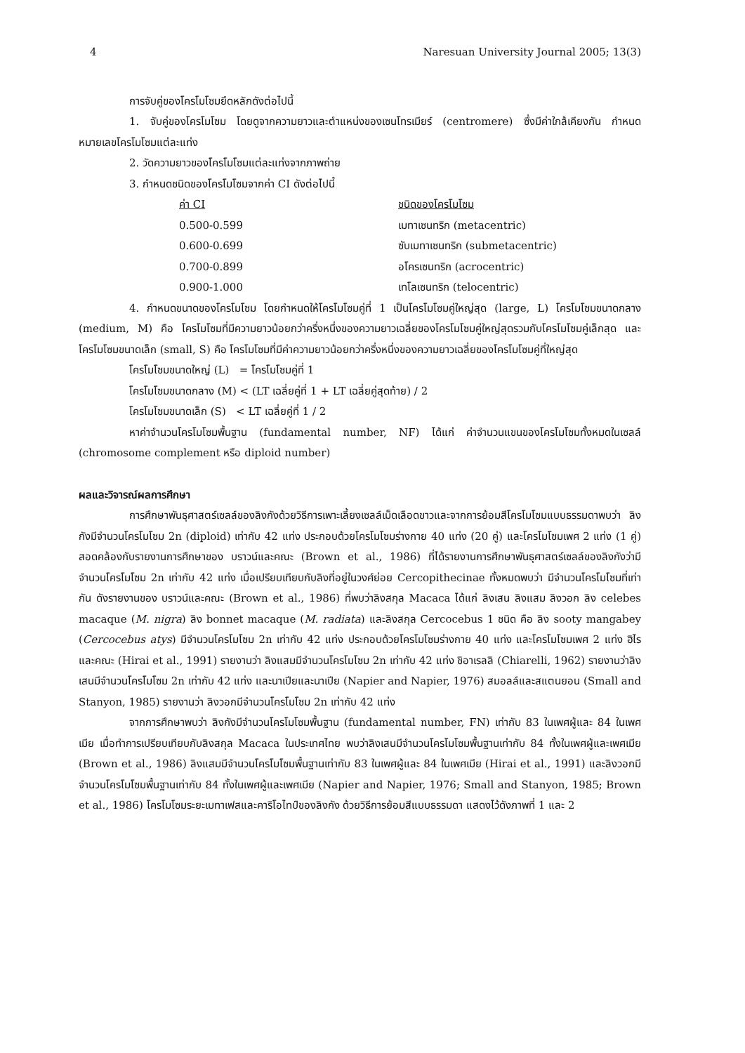4 Naresuan University Journal 2005; 13(3)
การจับคู่ของโครโมโซมยึดหลักดังต่อไปนี้
1. จับคู่ของโครโมโซม โดยดูจากความยาวและตำแหน่งของเซนโทรเมียร์ (centromere) ซึ่งมีค่าใกล้เคียงกัน กำหนดหมายเลขโครโมโซมแต่ละแท่ง
2. วัดความยาวของโครโมโซมแต่ละแท่งจากภาพถ่าย
3. กำหนดชนิดของโครโมโซมจากค่า CI ดังต่อไปนี้
| ค่า CI | ชนิดของโครโมโซม |
| --- | --- |
| 0.500-0.599 | เมทาเซนทริก (metacentric) |
| 0.600-0.699 | ซับเมทาเซนทริก (submetacentric) |
| 0.700-0.899 | อโครเซนทริก (acrocentric) |
| 0.900-1.000 | เทโลเซนทริก (telocentric) |
4. กำหนดขนาดของโครโมโซม โดยกำหนดให้โครโมโซมคู่ที่ 1 เป็นโครโมโซมคู่ใหญ่สุด (large, L) โครโมโซมขนาดกลาง (medium, M) คือ โครโมโซมที่มีความยาวน้อยกว่าครึ่งหนึ่งของความยาวเฉลี่ยของโครโมโซมคู่ใหญ่สุดรวมกับโครโมโซมคู่เล็กสุด และโครโมโซมขนาดเล็ก (small, S) คือ โครโมโซมที่มีค่าความยาวน้อยกว่าครึ่งหนึ่งของความยาวเฉลี่ยของโครโมโซมคู่ที่ใหญ่สุด
โครโมโซมขนาดใหญ่ (L) = โครโมโซมคู่ที่ 1
โครโมโซมขนาดกลาง (M) < (LT เฉลี่ยคู่ที่ 1 + LT เฉลี่ยคู่สุดท้าย) / 2
โครโมโซมขนาดเล็ก (S) < LT เฉลี่ยคู่ที่ 1 / 2
หาค่าจำนวนโครโมโซมพื้นฐาน (fundamental number, NF) ได้แก่ ค่าจำนวนแขนของโครโมโซมทั้งหมดในเซลล์ (chromosome complement หรือ diploid number)
ผลและวิจารณ์ผลการศึกษา
การศึกษาพันธุศาสตร์เซลล์ของลิงกังด้วยวิธีการเพาะเลี้ยงเซลล์เม็ดเลือดขาวและจากการย้อมสีโครโมโซมแบบธรรมดาพบว่า ลิงกังมีจำนวนโครโมโซม 2n (diploid) เท่ากับ 42 แท่ง ประกอบด้วยโครโมโซมร่างกาย 40 แท่ง (20 คู่) และโครโมโซมเพศ 2 แท่ง (1 คู่) สอดคล้องกับรายงานการศึกษาของ บราวน์และคณะ (Brown et al., 1986) ที่ได้รายงานการศึกษาพันธุศาสตร์เซลล์ของลิงกังว่ามีจำนวนโครโมโซม 2n เท่ากับ 42 แท่ง เมื่อเปรียบเทียบกับลิงที่อยู่ในวงศ์ย่อย Cercopithecinae ทั้งหมดพบว่า มีจำนวนโครโมโซมที่เท่ากัน ดังรายงานของ บราวน์และคณะ (Brown et al., 1986) ที่พบว่าลิงสกุล Macaca ได้แก่ ลิงเสน ลิงแสม ลิงวอก ลิง celebes macaque (M. nigra) ลิง bonnet macaque (M. radiata) และลิงสกุล Cercocebus 1 ชนิด คือ ลิง sooty mangabey (Cercocebus atys) มีจำนวนโครโมโซม 2n เท่ากับ 42 แท่ง ประกอบด้วยโครโมโซมร่างกาย 40 แท่ง และโครโมโซมเพศ 2 แท่ง ฮิไรและคณะ (Hirai et al., 1991) รายงานว่า ลิงแสมมีจำนวนโครโมโซม 2n เท่ากับ 42 แท่ง ชิอาเรลลิ (Chiarelli, 1962) รายงานว่าลิงเสนมีจำนวนโครโมโซม 2n เท่ากับ 42 แท่ง และนาเปียและนาเปีย (Napier and Napier, 1976) สมอลล์และสแตนยอน (Small and Stanyon, 1985) รายงานว่า ลิงวอกมีจำนวนโครโมโซม 2n เท่ากับ 42 แท่ง
จากการศึกษาพบว่า ลิงกังมีจำนวนโครโมโซมพื้นฐาน (fundamental number, FN) เท่ากับ 83 ในเพศผู้และ 84 ในเพศเมีย เมื่อทำการเปรียบเทียบกับลิงสกุล Macaca ในประเทศไทย พบว่าลิงเสนมีจำนวนโครโมโซมพื้นฐานเท่ากับ 84 ทั้งในเพศผู้และเพศเมีย (Brown et al., 1986) ลิงแสมมีจำนวนโครโมโซมพื้นฐานเท่ากับ 83 ในเพศผู้และ 84 ในเพศเมีย (Hirai et al., 1991) และลิงวอกมีจำนวนโครโมโซมพื้นฐานเท่ากับ 84 ทั้งในเพศผู้และเพศเมีย (Napier and Napier, 1976; Small and Stanyon, 1985; Brown et al., 1986) โครโมโซมระยะเมทาเฟสและคาริโอไทป์ของลิงกัง ด้วยวิธีการย้อมสีแบบธรรมดา แสดงไว้ดังภาพที่ 1 และ 2